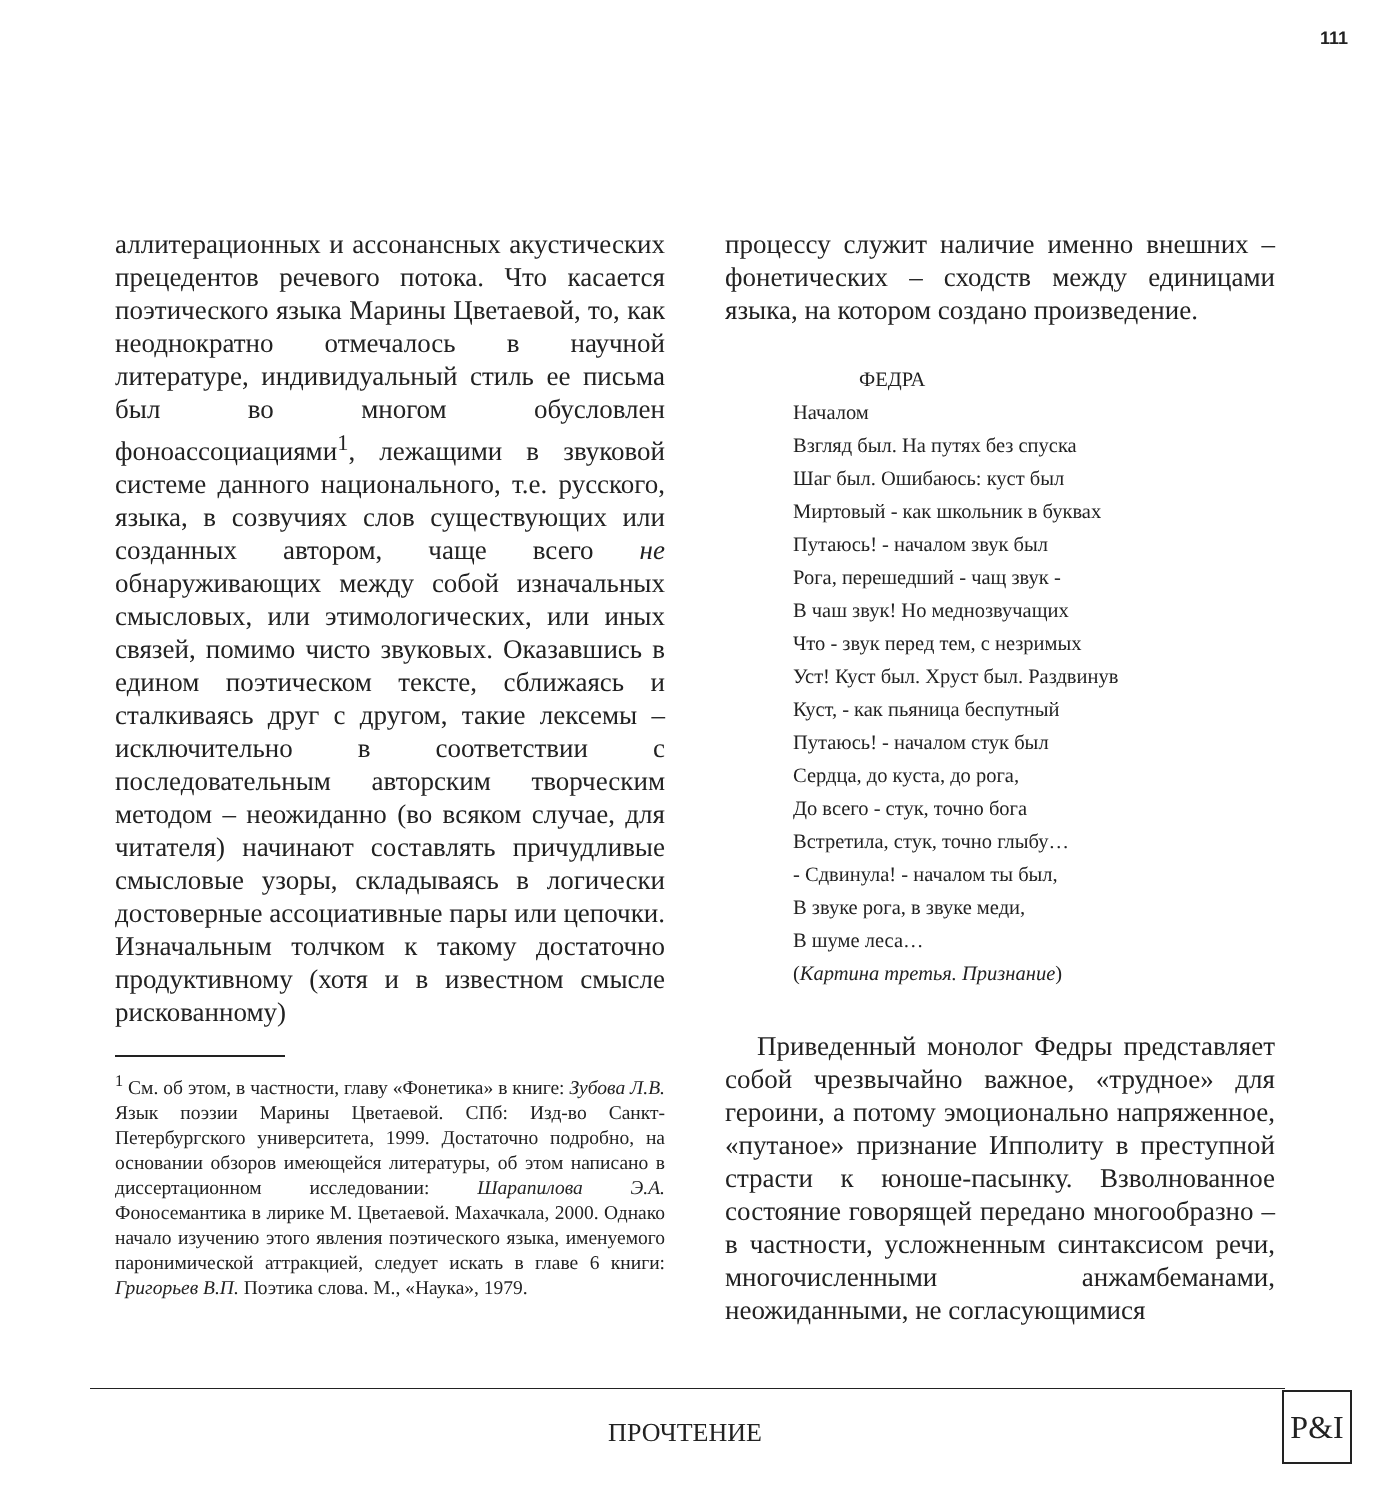111
аллитерационных и ассонансных акустических прецедентов речевого потока. Что касается поэтического языка Марины Цветаевой, то, как неоднократно отмечалось в научной литературе, индивидуальный стиль ее письма был во многом обусловлен фоноассоциациями<sup>1</sup>, лежащими в звуковой системе данного национального, т.е. русского, языка, в созвучиях слов существующих или созданных автором, чаще всего не обнаруживающих между собой изначальных смысловых, или этимологических, или иных связей, помимо чисто звуковых. Оказавшись в едином поэтическом тексте, сближаясь и сталкиваясь друг с другом, такие лексемы – исключительно в соответствии с последовательным авторским творческим методом – неожиданно (во всяком случае, для читателя) начинают составлять причудливые смысловые узоры, складываясь в логически достоверные ассоциативные пары или цепочки. Изначальным толчком к такому достаточно продуктивному (хотя и в известном смысле рискованному)
<sup>1</sup> См. об этом, в частности, главу «Фонетика» в книге: Зубова Л.В. Язык поэзии Марины Цветаевой. СПб: Изд-во Санкт-Петербургского университета, 1999. Достаточно подробно, на основании обзоров имеющейся литературы, об этом написано в диссертационном исследовании: Шарапилова Э.А. Фоносемантика в лирике М. Цветаевой. Махачкала, 2000. Однако начало изучению этого явления поэтического языка, именуемого паронимической аттракцией, следует искать в главе 6 книги: Григорьев В.П. Поэтика слова. М., «Наука», 1979.
процессу служит наличие именно внешних – фонетических – сходств между единицами языка, на котором создано произведение.
ФЕДРА
Началом
Взгляд был. На путях без спуска
Шаг был. Ошибаюсь: куст был
Миртовый - как школьник в буквах
Путаюсь! - началом звук был
Рога, перешедший - чащ звук -
В чаш звук! Но меднозвучащих
Что - звук перед тем, с незримых
Уст! Куст был. Хруст был. Раздвинув
Куст, - как пьяница беспутный
Путаюсь! - началом стук был
Сердца, до куста, до рога,
До всего - стук, точно бога
Встретила, стук, точно глыбу…
- Сдвинула! - началом ты был,
В звуке рога, в звуке меди,
В шуме леса…
(Картина третья. Признание)
Приведенный монолог Федры представляет собой чрезвычайно важное, «трудное» для героини, а потому эмоционально напряженное, «путаное» признание Ипполиту в преступной страсти к юноше-пасынку. Взволнованное состояние говорящей передано многообразно – в частности, усложненным синтаксисом речи, многочисленными анжамбеманами, неожиданными, не согласующимися
ПРОЧТЕНИЕ
P&I